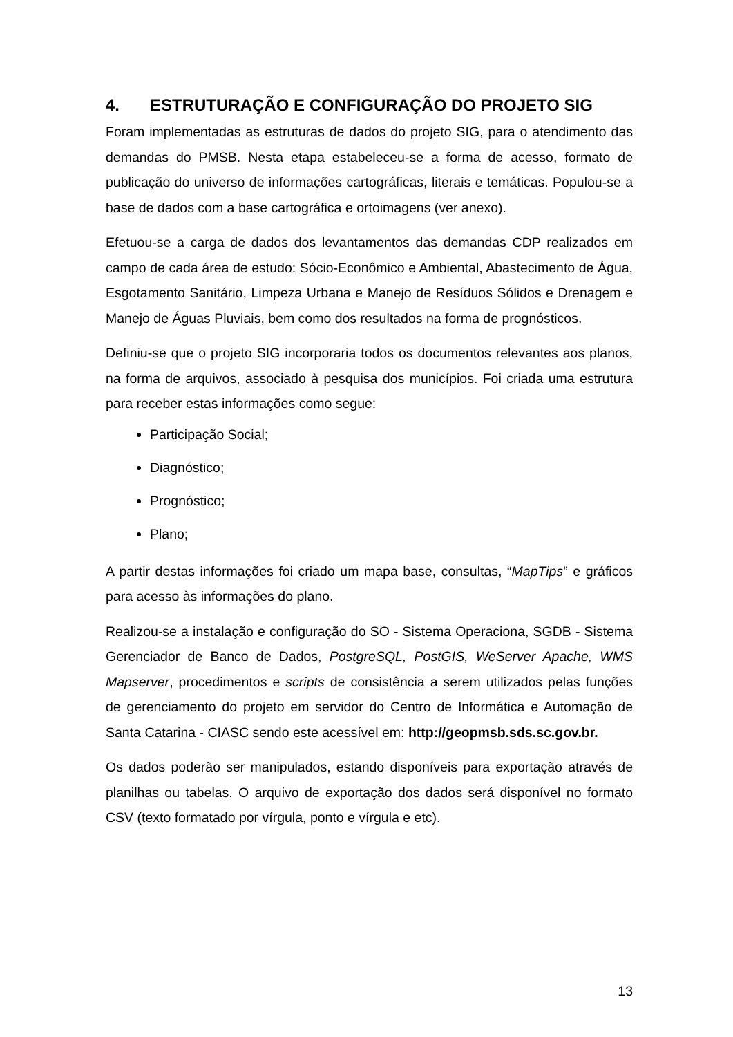4. ESTRUTURAÇÃO E CONFIGURAÇÃO DO PROJETO SIG
Foram implementadas as estruturas de dados do projeto SIG, para o atendimento das demandas do PMSB. Nesta etapa estabeleceu-se a forma de acesso, formato de publicação do universo de informações cartográficas, literais e temáticas. Populou-se a base de dados com a base cartográfica e ortoimagens (ver anexo).
Efetuou-se a carga de dados dos levantamentos das demandas CDP realizados em campo de cada área de estudo: Sócio-Econômico e Ambiental, Abastecimento de Água, Esgotamento Sanitário, Limpeza Urbana e Manejo de Resíduos Sólidos e Drenagem e Manejo de Águas Pluviais, bem como dos resultados na forma de prognósticos.
Definiu-se que o projeto SIG incorporaria todos os documentos relevantes aos planos, na forma de arquivos, associado à pesquisa dos municípios. Foi criada uma estrutura para receber estas informações como segue:
Participação Social;
Diagnóstico;
Prognóstico;
Plano;
A partir destas informações foi criado um mapa base, consultas, “MapTips” e gráficos para acesso às informações do plano.
Realizou-se a instalação e configuração do SO - Sistema Operaciona, SGDB - Sistema Gerenciador de Banco de Dados, PostgreSQL, PostGIS, WeServer Apache, WMS Mapserver, procedimentos e scripts de consistência a serem utilizados pelas funções de gerenciamento do projeto em servidor do Centro de Informática e Automação de Santa Catarina - CIASC sendo este acessível em: http://geopmsb.sds.sc.gov.br.
Os dados poderão ser manipulados, estando disponíveis para exportação através de planilhas ou tabelas. O arquivo de exportação dos dados será disponível no formato CSV (texto formatado por vírgula, ponto e vírgula e etc).
13